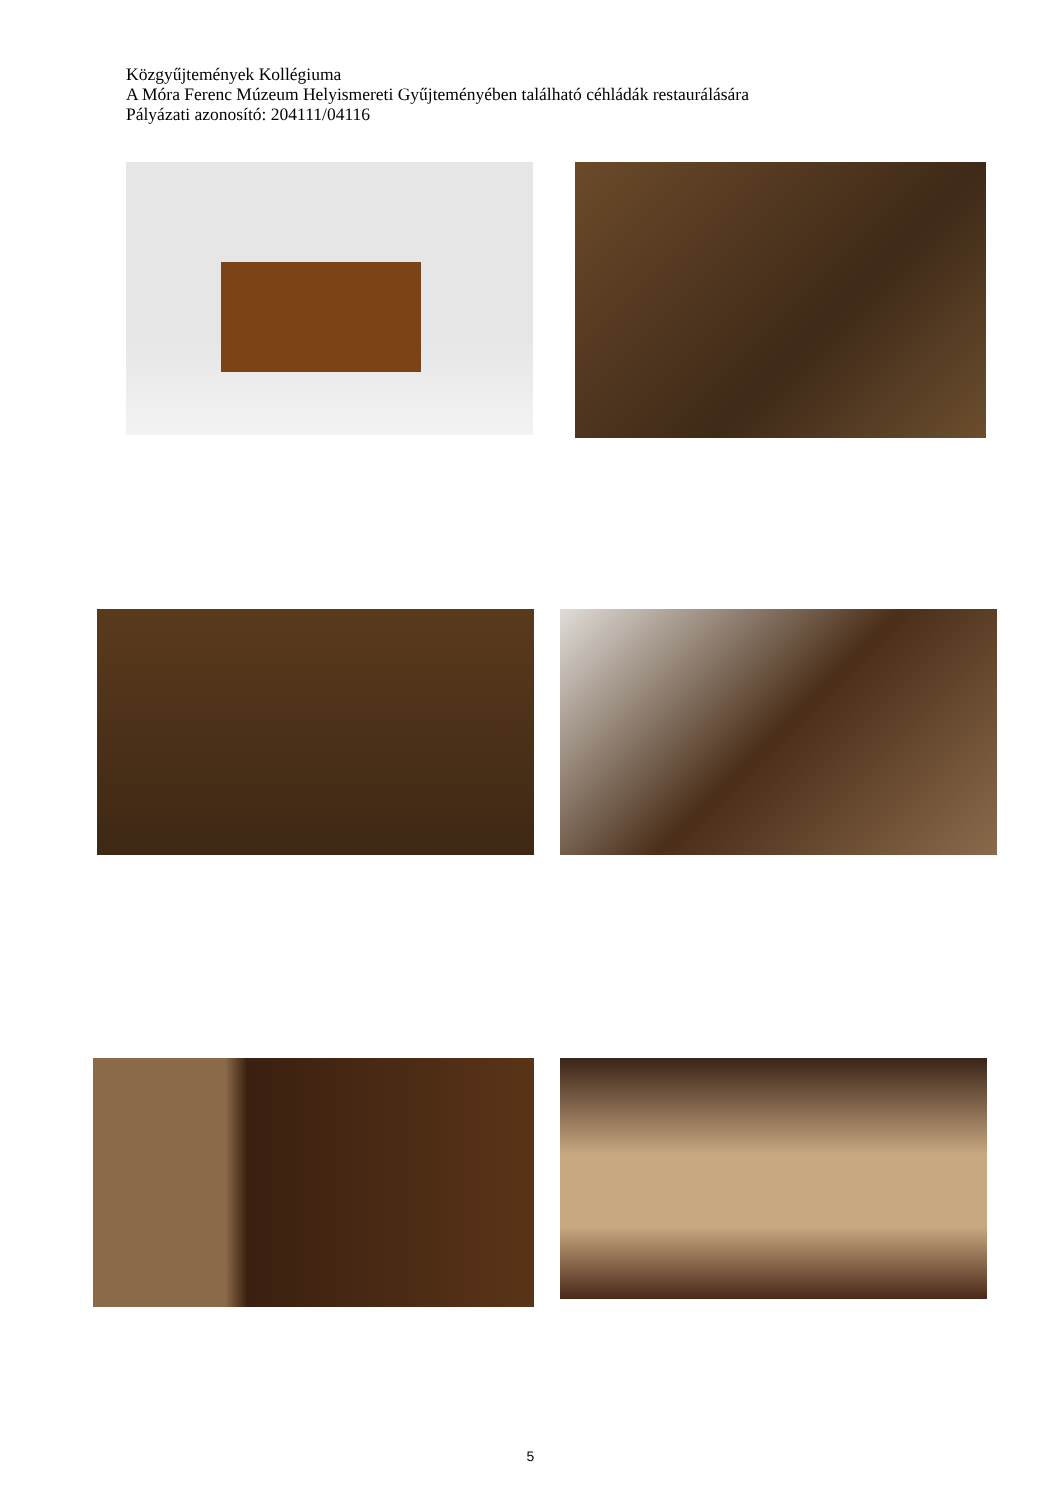Közgyűjtemények Kollégiuma
A Móra Ferenc Múzeum Helyismereti Gyűjteményében található céhládák restaurálására
Pályázati azonosító: 204111/04116
5